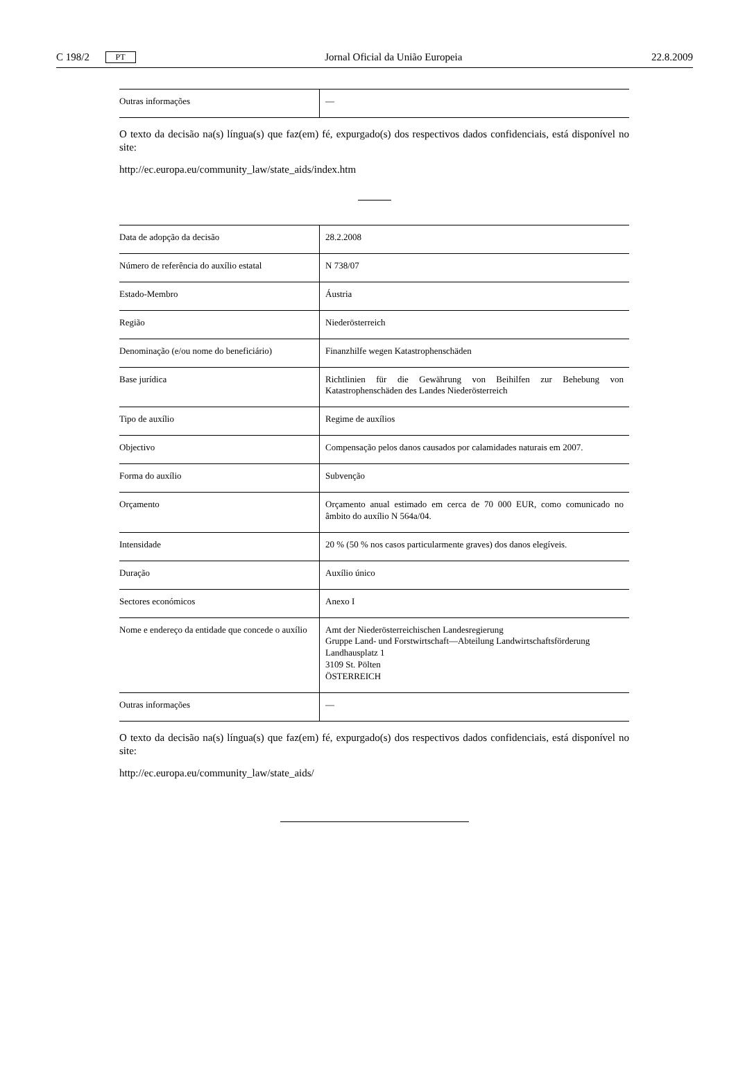C 198/2 PT Jornal Oficial da União Europeia 22.8.2009
| Outras informações | — |
O texto da decisão na(s) língua(s) que faz(em) fé, expurgado(s) dos respectivos dados confidenciais, está disponível no site:
http://ec.europa.eu/community_law/state_aids/index.htm
| Data de adopção da decisão | 28.2.2008 |
| Número de referência do auxílio estatal | N 738/07 |
| Estado-Membro | Áustria |
| Região | Niederösterreich |
| Denominação (e/ou nome do beneficiário) | Finanzhilfe wegen Katastrophenschäden |
| Base jurídica | Richtlinien für die Gewährung von Beihilfen zur Behebung von Katastrophenschäden des Landes Niederösterreich |
| Tipo de auxílio | Regime de auxílios |
| Objectivo | Compensação pelos danos causados por calamidades naturais em 2007. |
| Forma do auxílio | Subvenção |
| Orçamento | Orçamento anual estimado em cerca de 70 000 EUR, como comunicado no âmbito do auxílio N 564a/04. |
| Intensidade | 20 % (50 % nos casos particularmente graves) dos danos elegíveis. |
| Duração | Auxílio único |
| Sectores económicos | Anexo I |
| Nome e endereço da entidade que concede o auxílio | Amt der Niederösterreichischen Landesregierung Gruppe Land- und Forstwirtschaft—Abteilung Landwirtschaftsförderung Landhausplatz 1 3109 St. Pölten ÖSTERREICH |
| Outras informações | — |
O texto da decisão na(s) língua(s) que faz(em) fé, expurgado(s) dos respectivos dados confidenciais, está disponível no site:
http://ec.europa.eu/community_law/state_aids/